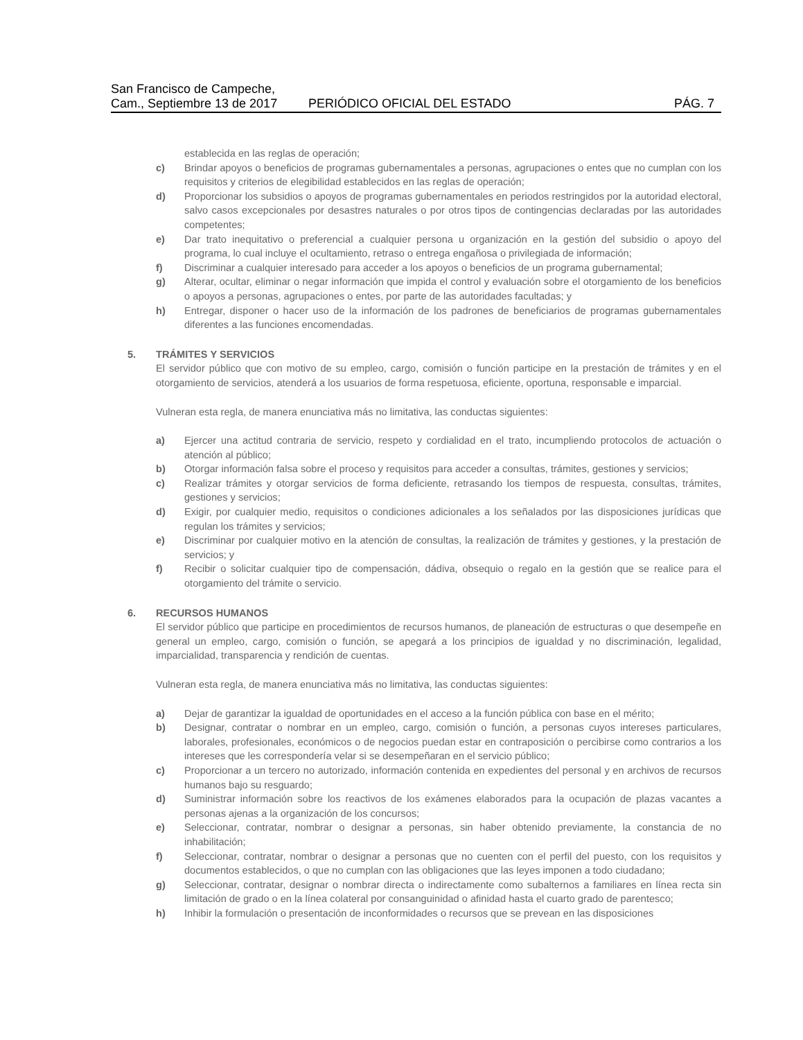San Francisco de Campeche,
Cam., Septiembre 13 de 2017
PERIÓDICO OFICIAL DEL ESTADO
PÁG. 7
establecida en las reglas de operación;
c) Brindar apoyos o beneficios de programas gubernamentales a personas, agrupaciones o entes que no cumplan con los requisitos y criterios de elegibilidad establecidos en las reglas de operación;
d) Proporcionar los subsidios o apoyos de programas gubernamentales en periodos restringidos por la autoridad electoral, salvo casos excepcionales por desastres naturales o por otros tipos de contingencias declaradas por las autoridades competentes;
e) Dar trato inequitativo o preferencial a cualquier persona u organización en la gestión del subsidio o apoyo del programa, lo cual incluye el ocultamiento, retraso o entrega engañosa o privilegiada de información;
f) Discriminar a cualquier interesado para acceder a los apoyos o beneficios de un programa gubernamental;
g) Alterar, ocultar, eliminar o negar información que impida el control y evaluación sobre el otorgamiento de los beneficios o apoyos a personas, agrupaciones o entes, por parte de las autoridades facultadas; y
h) Entregar, disponer o hacer uso de la información de los padrones de beneficiarios de programas gubernamentales diferentes a las funciones encomendadas.
5. TRÁMITES Y SERVICIOS
El servidor público que con motivo de su empleo, cargo, comisión o función participe en la prestación de trámites y en el otorgamiento de servicios, atenderá a los usuarios de forma respetuosa, eficiente, oportuna, responsable e imparcial.
Vulneran esta regla, de manera enunciativa más no limitativa, las conductas siguientes:
a) Ejercer una actitud contraria de servicio, respeto y cordialidad en el trato, incumpliendo protocolos de actuación o atención al público;
b) Otorgar información falsa sobre el proceso y requisitos para acceder a consultas, trámites, gestiones y servicios;
c) Realizar trámites y otorgar servicios de forma deficiente, retrasando los tiempos de respuesta, consultas, trámites, gestiones y servicios;
d) Exigir, por cualquier medio, requisitos o condiciones adicionales a los señalados por las disposiciones jurídicas que regulan los trámites y servicios;
e) Discriminar por cualquier motivo en la atención de consultas, la realización de trámites y gestiones, y la prestación de servicios; y
f) Recibir o solicitar cualquier tipo de compensación, dádiva, obsequio o regalo en la gestión que se realice para el otorgamiento del trámite o servicio.
6. RECURSOS HUMANOS
El servidor público que participe en procedimientos de recursos humanos, de planeación de estructuras o que desempeñe en general un empleo, cargo, comisión o función, se apegará a los principios de igualdad y no discriminación, legalidad, imparcialidad, transparencia y rendición de cuentas.
Vulneran esta regla, de manera enunciativa más no limitativa, las conductas siguientes:
a) Dejar de garantizar la igualdad de oportunidades en el acceso a la función pública con base en el mérito;
b) Designar, contratar o nombrar en un empleo, cargo, comisión o función, a personas cuyos intereses particulares, laborales, profesionales, económicos o de negocios puedan estar en contraposición o percibirse como contrarios a los intereses que les correspondería velar si se desempeñaran en el servicio público;
c) Proporcionar a un tercero no autorizado, información contenida en expedientes del personal y en archivos de recursos humanos bajo su resguardo;
d) Suministrar información sobre los reactivos de los exámenes elaborados para la ocupación de plazas vacantes a personas ajenas a la organización de los concursos;
e) Seleccionar, contratar, nombrar o designar a personas, sin haber obtenido previamente, la constancia de no inhabilitación;
f) Seleccionar, contratar, nombrar o designar a personas que no cuenten con el perfil del puesto, con los requisitos y documentos establecidos, o que no cumplan con las obligaciones que las leyes imponen a todo ciudadano;
g) Seleccionar, contratar, designar o nombrar directa o indirectamente como subalternos a familiares en línea recta sin limitación de grado o en la línea colateral por consanguinidad o afinidad hasta el cuarto grado de parentesco;
h) Inhibir la formulación o presentación de inconformidades o recursos que se prevean en las disposiciones